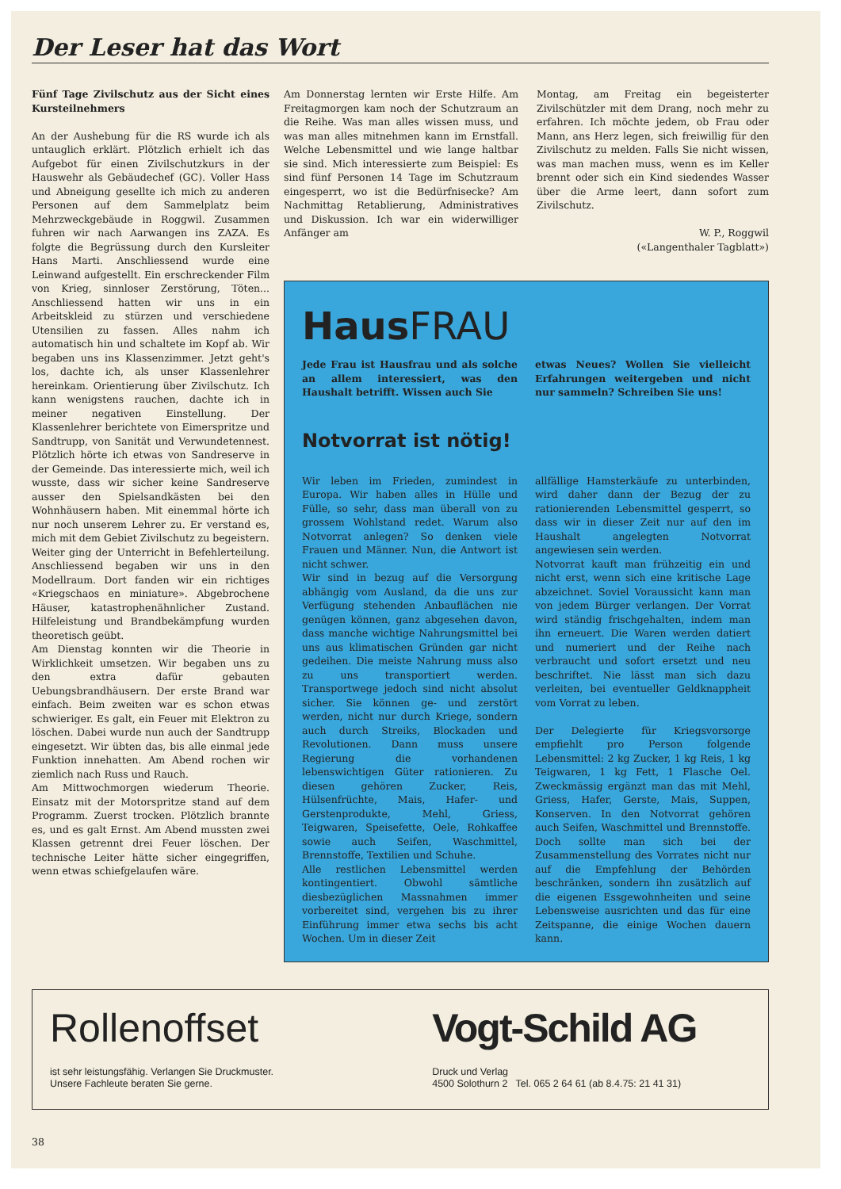Der Leser hat das Wort
Fünf Tage Zivilschutz aus der Sicht eines Kursteilnehmers
An der Aushebung für die RS wurde ich als untauglich erklärt. Plötzlich erhielt ich das Aufgebot für einen Zivilschutzkurs in der Hauswehr als Gebäudechef (GC). Voller Hass und Abneigung gesellte ich mich zu anderen Personen auf dem Sammelplatz beim Mehrzweckgebäude in Roggwil. Zusammen fuhren wir nach Aarwangen ins ZAZA. Es folgte die Begrüssung durch den Kursleiter Hans Marti. Anschliessend wurde eine Leinwand aufgestellt. Ein erschreckender Film von Krieg, sinnloser Zerstörung, Töten... Anschliessend hatten wir uns in ein Arbeitskleid zu stürzen und verschiedene Utensilien zu fassen. Alles nahm ich automatisch hin und schaltete im Kopf ab. Wir begaben uns ins Klassenzimmer. Jetzt geht's los, dachte ich, als unser Klassenlehrer hereinkam. Orientierung über Zivilschutz. Ich kann wenigstens rauchen, dachte ich in meiner negativen Einstellung. Der Klassenlehrer berichtete von Eimerspritze und Sandtrupp, von Sanität und Verwundetennest. Plötzlich hörte ich etwas von Sandreserve in der Gemeinde. Das interessierte mich, weil ich wusste, dass wir sicher keine Sandreserve ausser den Spielsandkästen bei den Wohnhäusern haben. Mit einemmal hörte ich nur noch unserem Lehrer zu. Er verstand es, mich mit dem Gebiet Zivilschutz zu begeistern.
Weiter ging der Unterricht in Befehlerteilung. Anschliessend begaben wir uns in den Modellraum. Dort fanden wir ein richtiges «Kriegschaos en miniature». Abgebrochene Häuser, katastrophenähnlicher Zustand. Hilfeleistung und Brandbekämpfung wurden theoretisch geübt.
Am Dienstag konnten wir die Theorie in Wirklichkeit umsetzen. Wir begaben uns zu den extra dafür gebauten Uebungsbrandhäusern. Der erste Brand war einfach. Beim zweiten war es schon etwas schwieriger. Es galt, ein Feuer mit Elektron zu löschen. Dabei wurde nun auch der Sandtrupp eingesetzt. Wir übten das, bis alle einmal jede Funktion innehatten. Am Abend rochen wir ziemlich nach Russ und Rauch.
Am Mittwochmorgen wiederum Theorie. Einsatz mit der Motorspritze stand auf dem Programm. Zuerst trocken. Plötzlich brannte es, und es galt Ernst. Am Abend mussten zwei Klassen getrennt drei Feuer löschen. Der technische Leiter hätte sicher eingegriffen, wenn etwas schiefgelaufen wäre.
Am Donnerstag lernten wir Erste Hilfe. Am Freitagmorgen kam noch der Schutzraum an die Reihe. Was man alles wissen muss, und was man alles mitnehmen kann im Ernstfall. Welche Lebensmittel und wie lange haltbar sie sind. Mich interessierte zum Beispiel: Es sind fünf Personen 14 Tage im Schutzraum eingesperrt, wo ist die Bedürfnisecke? Am Nachmittag Retablierung, Administratives und Diskussion. Ich war ein widerwilliger Anfänger am
Montag, am Freitag ein begeisterter Zivilschützler mit dem Drang, noch mehr zu erfahren. Ich möchte jedem, ob Frau oder Mann, ans Herz legen, sich freiwillig für den Zivilschutz zu melden. Falls Sie nicht wissen, was man machen muss, wenn es im Keller brennt oder sich ein Kind siedendes Wasser über die Arme leert, dann sofort zum Zivilschutz.
W. P., Roggwil
(«Langenthaler Tagblatt»)
HausFRAU
Jede Frau ist Hausfrau und als solche an allem interessiert, was den Haushalt betrifft. Wissen auch Sie
etwas Neues? Wollen Sie vielleicht Erfahrungen weitergeben und nicht nur sammeln? Schreiben Sie uns!
Notvorrat ist nötig!
Wir leben im Frieden, zumindest in Europa. Wir haben alles in Hülle und Fülle, so sehr, dass man überall von zu grossem Wohlstand redet. Warum also Notvorrat anlegen? So denken viele Frauen und Männer. Nun, die Antwort ist nicht schwer.
Wir sind in bezug auf die Versorgung abhängig vom Ausland, da die uns zur Verfügung stehenden Anbauflächen nie genügen können, ganz abgesehen davon, dass manche wichtige Nahrungsmittel bei uns aus klimatischen Gründen gar nicht gedeihen. Die meiste Nahrung muss also zu uns transportiert werden. Transportwege jedoch sind nicht absolut sicher. Sie können ge- und zerstört werden, nicht nur durch Kriege, sondern auch durch Streiks, Blockaden und Revolutionen. Dann muss unsere Regierung die vorhandenen lebenswichtigen Güter rationieren. Zu diesen gehören Zucker, Reis, Hülsenfrüchte, Mais, Hafer- und Gerstenprodukte, Mehl, Griess, Teigwaren, Speisefette, Oele, Rohkaffee sowie auch Seifen, Waschmittel, Brennstoffe, Textilien und Schuhe.
Alle restlichen Lebensmittel werden kontingentiert. Obwohl sämtliche diesbezüglichen Massnahmen immer vorbereitet sind, vergehen bis zu ihrer Einführung immer etwa sechs bis acht Wochen. Um in dieser Zeit
allfällige Hamsterkäufe zu unterbinden, wird daher dann der Bezug der zu rationierenden Lebensmittel gesperrt, so dass wir in dieser Zeit nur auf den im Haushalt angelegten Notvorrat angewiesen sein werden.
Notvorrat kauft man frühzeitig ein und nicht erst, wenn sich eine kritische Lage abzeichnet. Soviel Voraussicht kann man von jedem Bürger verlangen. Der Vorrat wird ständig frischgehalten, indem man ihn erneuert. Die Waren werden datiert und numeriert und der Reihe nach verbraucht und sofort ersetzt und neu beschriftet. Nie lässt man sich dazu verleiten, bei eventueller Geldknappheit vom Vorrat zu leben.
Der Delegierte für Kriegsvorsorge empfiehlt pro Person folgende Lebensmittel: 2 kg Zucker, 1 kg Reis, 1 kg Teigwaren, 1 kg Fett, 1 Flasche Oel. Zweckmässig ergänzt man das mit Mehl, Griess, Hafer, Gerste, Mais, Suppen, Konserven. In den Notvorrat gehören auch Seifen, Waschmittel und Brennstoffe. Doch sollte man sich bei der Zusammenstellung des Vorrates nicht nur auf die Empfehlung der Behörden beschränken, sondern ihn zusätzlich auf die eigenen Essgewohnheiten und seine Lebensweise ausrichten und das für eine Zeitspanne, die einige Wochen dauern kann.
Rollenoffset
ist sehr leistungsfähig. Verlangen Sie Druckmuster.
Unsere Fachleute beraten Sie gerne.
Vogt-Schild AG
Druck und Verlag
4500 Solothurn 2 Tel. 065 2 64 61 (ab 8.4.75: 21 41 31)
38